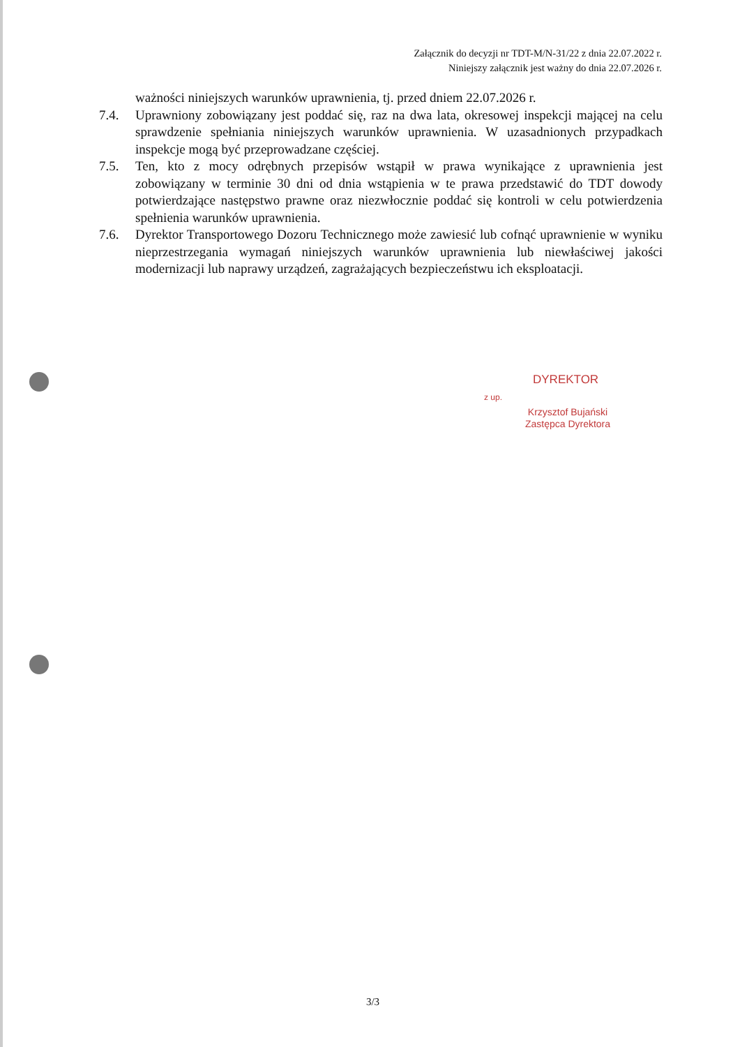Załącznik do decyzji nr TDT-M/N-31/22 z dnia 22.07.2022 r.
Niniejszy załącznik jest ważny do dnia 22.07.2026 r.
ważności niniejszych warunków uprawnienia, tj. przed dniem 22.07.2026 r.
7.4. Uprawniony zobowiązany jest poddać się, raz na dwa lata, okresowej inspekcji mającej na celu sprawdzenie spełniania niniejszych warunków uprawnienia. W uzasadnionych przypadkach inspekcje mogą być przeprowadzane częściej.
7.5. Ten, kto z mocy odrębnych przepisów wstąpił w prawa wynikające z uprawnienia jest zobowiązany w terminie 30 dni od dnia wstąpienia w te prawa przedstawić do TDT dowody potwierdzające następstwo prawne oraz niezwłocznie poddać się kontroli w celu potwierdzenia spełnienia warunków uprawnienia.
7.6. Dyrektor Transportowego Dozoru Technicznego może zawiesić lub cofnąć uprawnienie w wyniku nieprzestrzegania wymagań niniejszych warunków uprawnienia lub niewłaściwej jakości modernizacji lub naprawy urządzeń, zagrażających bezpieczeństwu ich eksploatacji.
DYREKTOR
z up.
Krzysztof Bujański
Zastępca Dyrektora
3/3